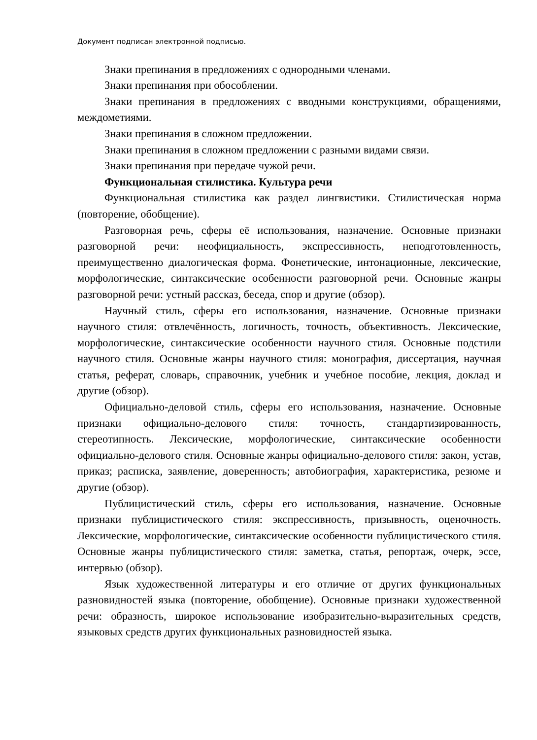Документ подписан электронной подписью.
Знаки препинания в предложениях с однородными членами.
Знаки препинания при обособлении.
Знаки препинания в предложениях с вводными конструкциями, обращениями, междометиями.
Знаки препинания в сложном предложении.
Знаки препинания в сложном предложении с разными видами связи.
Знаки препинания при передаче чужой речи.
Функциональная стилистика. Культура речи
Функциональная стилистика как раздел лингвистики. Стилистическая норма (повторение, обобщение).
Разговорная речь, сферы её использования, назначение. Основные признаки разговорной речи: неофициальность, экспрессивность, неподготовленность, преимущественно диалогическая форма. Фонетические, интонационные, лексические, морфологические, синтаксические особенности разговорной речи. Основные жанры разговорной речи: устный рассказ, беседа, спор и другие (обзор).
Научный стиль, сферы его использования, назначение. Основные признаки научного стиля: отвлечённость, логичность, точность, объективность. Лексические, морфологические, синтаксические особенности научного стиля. Основные подстили научного стиля. Основные жанры научного стиля: монография, диссертация, научная статья, реферат, словарь, справочник, учебник и учебное пособие, лекция, доклад и другие (обзор).
Официально-деловой стиль, сферы его использования, назначение. Основные признаки официально-делового стиля: точность, стандартизированность, стереотипность. Лексические, морфологические, синтаксические особенности официально-делового стиля. Основные жанры официально-делового стиля: закон, устав, приказ; расписка, заявление, доверенность; автобиография, характеристика, резюме и другие (обзор).
Публицистический стиль, сферы его использования, назначение. Основные признаки публицистического стиля: экспрессивность, призывность, оценочность. Лексические, морфологические, синтаксические особенности публицистического стиля. Основные жанры публицистического стиля: заметка, статья, репортаж, очерк, эссе, интервью (обзор).
Язык художественной литературы и его отличие от других функциональных разновидностей языка (повторение, обобщение). Основные признаки художественной речи: образность, широкое использование изобразительно-выразительных средств, языковых средств других функциональных разновидностей языка.